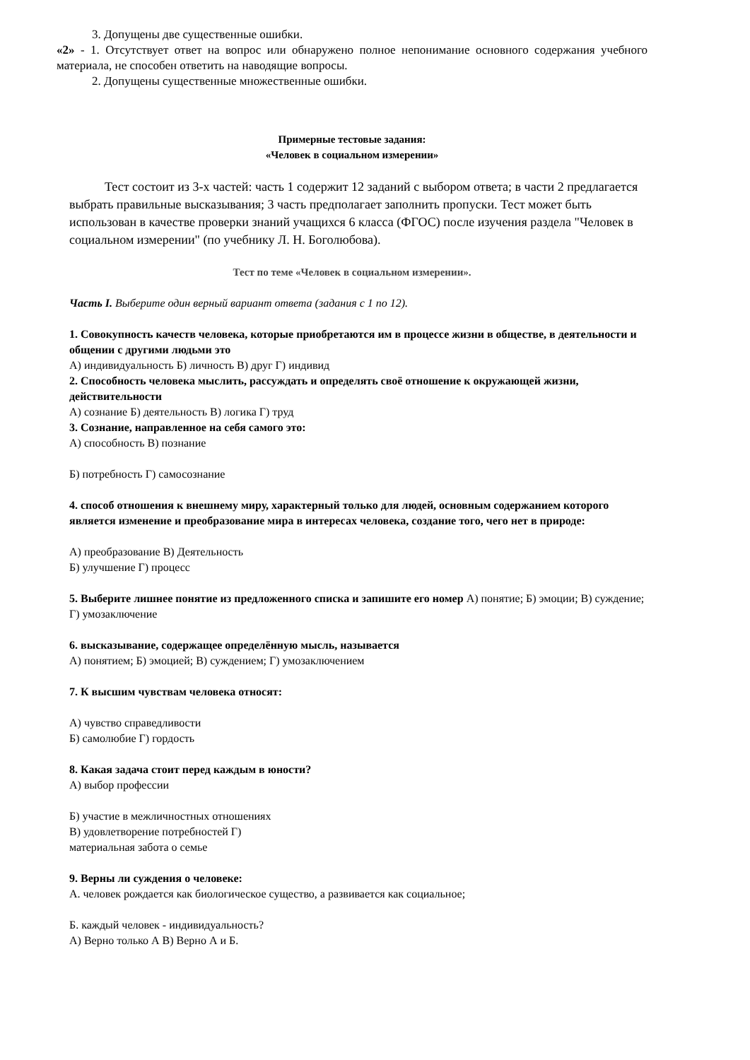3. Допущены две существенные ошибки.
«2» - 1. Отсутствует ответ на вопрос или обнаружено полное непонимание основного содержания учебного материала, не способен ответить на наводящие вопросы.
2. Допущены существенные множественные ошибки.
Примерные тестовые задания:
«Человек в социальном измерении»
Тест состоит из 3-х частей: часть 1 содержит 12 заданий с выбором ответа; в части 2 предлагается выбрать правильные высказывания; 3 часть предполагает заполнить пропуски. Тест может быть использован в качестве проверки знаний учащихся 6 класса (ФГОС) после изучения раздела "Человек в социальном измерении" (по учебнику Л. Н. Боголюбова).
Тест по теме «Человек в социальном измерении».
Часть I. Выберите один верный вариант ответа (задания с 1 по 12).
1. Совокупность качеств человека, которые приобретаются им в процессе жизни в обществе, в деятельности и общении с другими людьми это
А) индивидуальность Б) личность В) друг Г) индивид
2. Способность человека мыслить, рассуждать и определять своё отношение к окружающей жизни, действительности
А) сознание Б) деятельность В) логика Г) труд
3. Сознание, направленное на себя самого это:
А) способность В) познание
Б) потребность Г) самосознание
4. способ отношения к внешнему миру, характерный только для людей, основным содержанием которого является изменение и преобразование мира в интересах человека, создание того, чего нет в природе:
А) преобразование В) Деятельность
Б) улучшение Г) процесс
5. Выберите лишнее понятие из предложенного списка и запишите его номер А) понятие; Б) эмоции; В) суждение; Г) умозаключение
6. высказывание, содержащее определённую мысль, называется
А) понятием; Б) эмоцией; В) суждением; Г) умозаключением
7. К высшим чувствам человека относят:
А) чувство справедливости
Б) самолюбие Г) гордость
8. Какая задача стоит перед каждым в юности?
А) выбор профессии
Б) участие в межличностных отношениях
В) удовлетворение потребностей Г)
материальная забота о семье
9. Верны ли суждения о человеке:
А. человек рождается как биологическое существо, а развивается как социальное;
Б. каждый человек - индивидуальность?
А) Верно только А В) Верно А и Б.